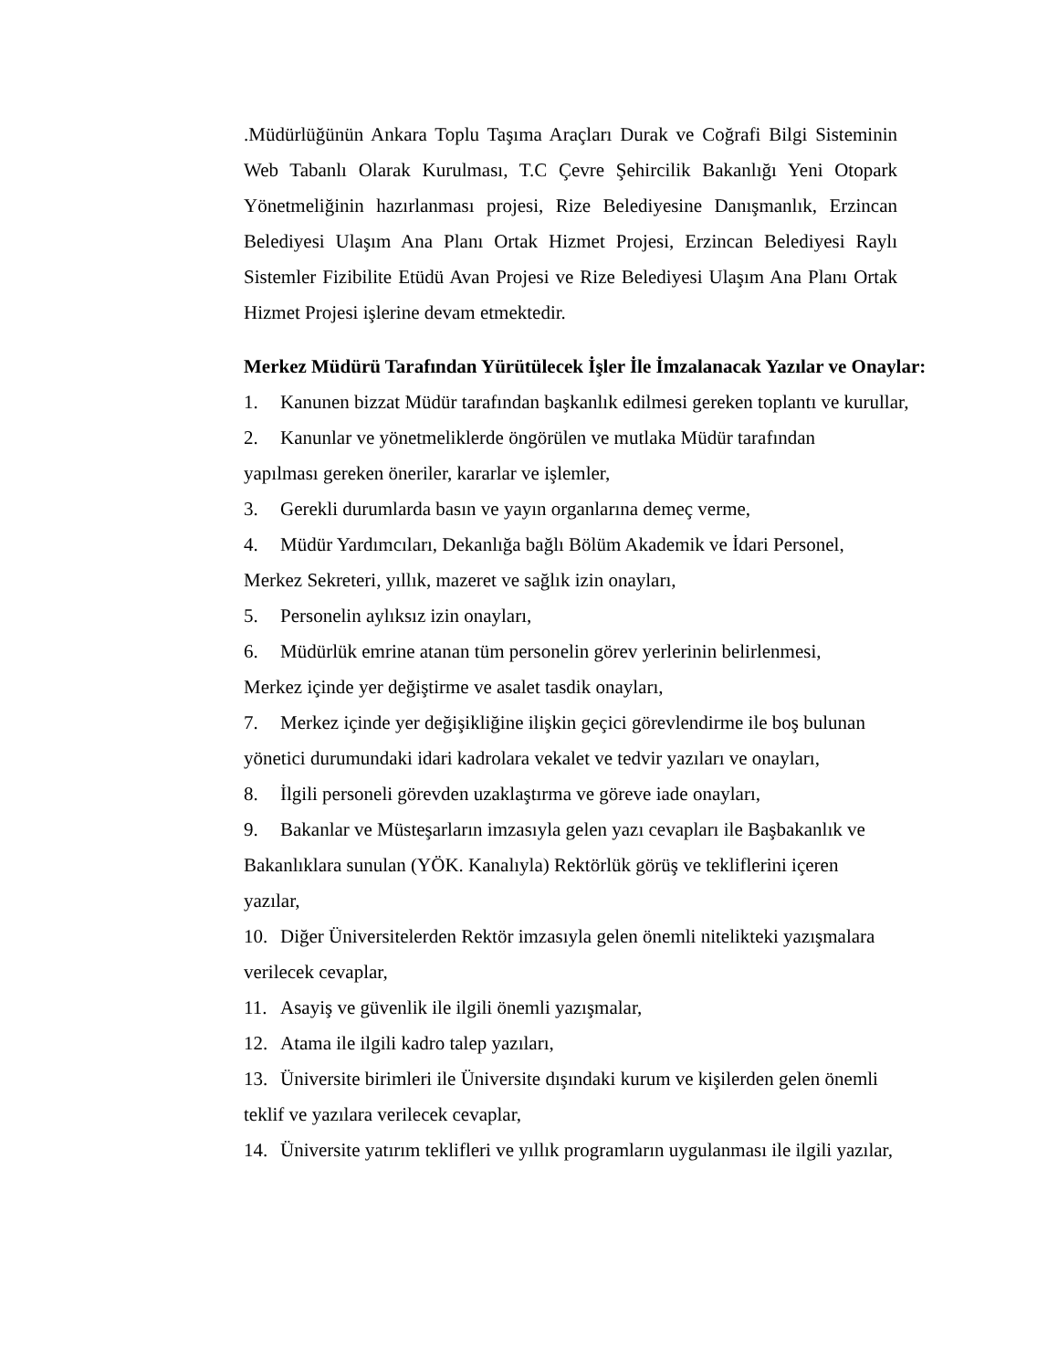.Müdürlüğünün Ankara Toplu Taşıma Araçları Durak ve Coğrafi Bilgi Sisteminin Web Tabanlı Olarak Kurulması, T.C Çevre Şehircilik Bakanlığı Yeni Otopark Yönetmeliğinin hazırlanması projesi, Rize Belediyesine Danışmanlık, Erzincan Belediyesi Ulaşım Ana Planı Ortak Hizmet Projesi, Erzincan Belediyesi Raylı Sistemler Fizibilite Etüdü Avan Projesi ve Rize Belediyesi Ulaşım Ana Planı Ortak Hizmet Projesi işlerine devam etmektedir.
Merkez Müdürü Tarafından Yürütülecek İşler İle İmzalanacak Yazılar ve Onaylar:
1. Kanunen bizzat Müdür tarafından başkanlık edilmesi gereken toplantı ve kurullar,
2. Kanunlar ve yönetmeliklerde öngörülen ve mutlaka Müdür tarafından
yapılması gereken öneriler, kararlar ve işlemler,
3. Gerekli durumlarda basın ve yayın organlarına demeç verme,
4. Müdür Yardımcıları, Dekanlığa bağlı Bölüm Akademik ve İdari Personel,
Merkez Sekreteri, yıllık, mazeret ve sağlık izin onayları,
5. Personelin aylıksız izin onayları,
6. Müdürlük emrine atanan tüm personelin görev yerlerinin belirlenmesi,
Merkez içinde yer değiştirme ve asalet tasdik onayları,
7. Merkez içinde yer değişikliğine ilişkin geçici görevlendirme ile boş bulunan
yönetici durumundaki idari kadrolara vekalet ve tedvir yazıları ve onayları,
8. İlgili personeli görevden uzaklaştırma ve göreve iade onayları,
9. Bakanlar ve Müsteşarların imzasıyla gelen yazı cevapları ile Başbakanlık ve
Bakanlıklara sunulan (YÖK. Kanalıyla) Rektörlük görüş ve tekliflerini içeren
yazılar,
10. Diğer Üniversitelerden Rektör imzasıyla gelen önemli nitelikteki yazışmalara
verilecek cevaplar,
11. Asayiş ve güvenlik ile ilgili önemli yazışmalar,
12. Atama ile ilgili kadro talep yazıları,
13. Üniversite birimleri ile Üniversite dışındaki kurum ve kişilerden gelen önemli
teklif ve yazılara verilecek cevaplar,
14. Üniversite yatırım teklifleri ve yıllık programların uygulanması ile ilgili yazılar,